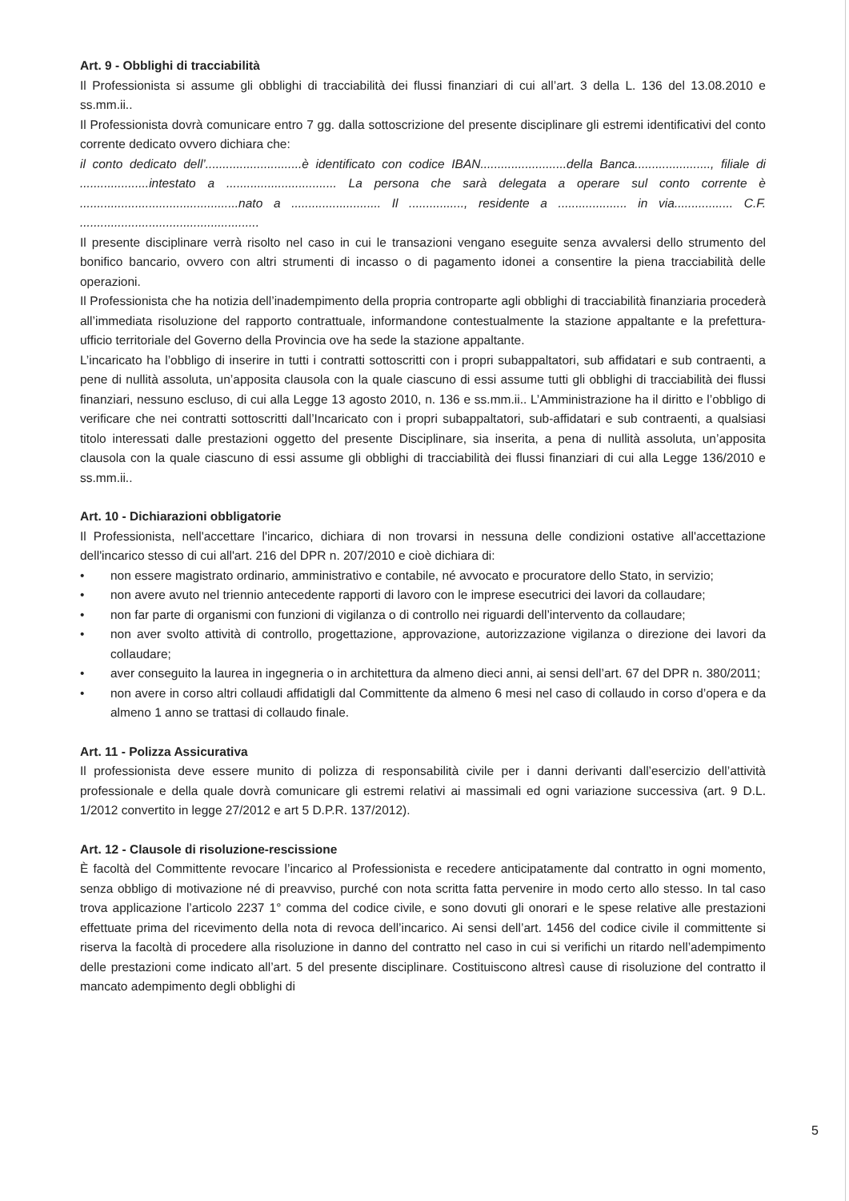Art. 9 - Obblighi di tracciabilità
Il Professionista si assume gli obblighi di tracciabilità dei flussi finanziari di cui all’art. 3 della L. 136 del 13.08.2010 e ss.mm.ii..
Il Professionista dovrà comunicare entro 7 gg. dalla sottoscrizione del presente disciplinare gli estremi identificativi del conto corrente dedicato ovvero dichiara che:
il conto dedicato dell’............................è identificato con codice IBAN.........................della Banca......................, filiale di ....................intestato a ................................ La persona che sarà delegata a operare sul conto corrente è ..............................................nato a .......................... Il ................, residente a .................... in via................. C.F. ....................................................
Il presente disciplinare verrà risolto nel caso in cui le transazioni vengano eseguite senza avvalersi dello strumento del bonifico bancario, ovvero con altri strumenti di incasso o di pagamento idonei a consentire la piena tracciabilità delle operazioni.
Il Professionista che ha notizia dell’inadempimento della propria controparte agli obblighi di tracciabilità finanziaria procederà all’immediata risoluzione del rapporto contrattuale, informandone contestualmente la stazione appaltante e la prefettura-ufficio territoriale del Governo della Provincia ove ha sede la stazione appaltante.
L’incaricato ha l’obbligo di inserire in tutti i contratti sottoscritti con i propri subappaltatori, sub affidatari e sub contraenti, a pene di nullità assoluta, un’apposita clausola con la quale ciascuno di essi assume tutti gli obblighi di tracciabilità dei flussi finanziari, nessuno escluso, di cui alla Legge 13 agosto 2010, n. 136 e ss.mm.ii.. L’Amministrazione ha il diritto e l’obbligo di verificare che nei contratti sottoscritti dall’Incaricato con i propri subappaltatori, sub-affidatari e sub contraenti, a qualsiasi titolo interessati dalle prestazioni oggetto del presente Disciplinare, sia inserita, a pena di nullità assoluta, un’apposita clausola con la quale ciascuno di essi assume gli obblighi di tracciabilità dei flussi finanziari di cui alla Legge 136/2010 e ss.mm.ii..
Art. 10 - Dichiarazioni obbligatorie
Il Professionista, nell'accettare l'incarico, dichiara di non trovarsi in nessuna delle condizioni ostative all'accettazione dell'incarico stesso di cui all'art. 216 del DPR n. 207/2010 e cioè dichiara di:
• non essere magistrato ordinario, amministrativo e contabile, né avvocato e procuratore dello Stato, in servizio;
• non avere avuto nel triennio antecedente rapporti di lavoro con le imprese esecutrici dei lavori da collaudare;
• non far parte di organismi con funzioni di vigilanza o di controllo nei riguardi dell’intervento da collaudare;
• non aver svolto attività di controllo, progettazione, approvazione, autorizzazione vigilanza o direzione dei lavori da collaudare;
• aver conseguito la laurea in ingegneria o in architettura da almeno dieci anni, ai sensi dell’art. 67 del DPR n. 380/2011;
• non avere in corso altri collaudi affidatigli dal Committente da almeno 6 mesi nel caso di collaudo in corso d’opera e da almeno 1 anno se trattasi di collaudo finale.
Art. 11 - Polizza Assicurativa
Il professionista deve essere munito di polizza di responsabilità civile per i danni derivanti dall’esercizio dell’attività professionale e della quale dovrà comunicare gli estremi relativi ai massimali ed ogni variazione successiva (art. 9 D.L. 1/2012 convertito in legge 27/2012 e art 5 D.P.R. 137/2012).
Art. 12 - Clausole di risoluzione-rescissione
È facoltà del Committente revocare l’incarico al Professionista e recedere anticipatamente dal contratto in ogni momento, senza obbligo di motivazione né di preavviso, purché con nota scritta fatta pervenire in modo certo allo stesso. In tal caso trova applicazione l’articolo 2237 1° comma del codice civile, e sono dovuti gli onorari e le spese relative alle prestazioni effettuate prima del ricevimento della nota di revoca dell’incarico. Ai sensi dell’art. 1456 del codice civile il committente si riserva la facoltà di procedere alla risoluzione in danno del contratto nel caso in cui si verifichi un ritardo nell’adempimento delle prestazioni come indicato all’art. 5 del presente disciplinare. Costituiscono altresì cause di risoluzione del contratto il mancato adempimento degli obblighi di
5